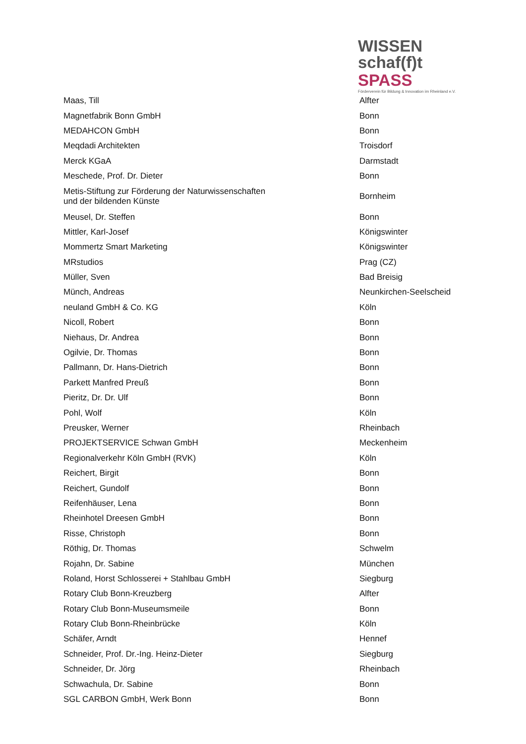WISSEN
schaf(f)t SPASS
Förderverein für Bildung & Innovation im Rheinland e.V.
| Maas, Till | Alfter |
| Magnetfabrik Bonn GmbH | Bonn |
| MEDAHCON GmbH | Bonn |
| Meqdadi Architekten | Troisdorf |
| Merck KGaA | Darmstadt |
| Meschede, Prof. Dr. Dieter | Bonn |
| Metis-Stiftung zur Förderung der Naturwissenschaften und der bildenden Künste | Bornheim |
| Meusel, Dr. Steffen | Bonn |
| Mittler, Karl-Josef | Königswinter |
| Mommertz Smart Marketing | Königswinter |
| MRstudios | Prag (CZ) |
| Müller, Sven | Bad Breisig |
| Münch, Andreas | Neunkirchen-Seelscheid |
| neuland GmbH & Co. KG | Köln |
| Nicoll, Robert | Bonn |
| Niehaus, Dr. Andrea | Bonn |
| Ogilvie, Dr. Thomas | Bonn |
| Pallmann, Dr. Hans-Dietrich | Bonn |
| Parkett Manfred Preuß | Bonn |
| Pieritz, Dr. Dr. Ulf | Bonn |
| Pohl, Wolf | Köln |
| Preusker, Werner | Rheinbach |
| PROJEKTSERVICE Schwan GmbH | Meckenheim |
| Regionalverkehr Köln GmbH (RVK) | Köln |
| Reichert, Birgit | Bonn |
| Reichert, Gundolf | Bonn |
| Reifenhäuser, Lena | Bonn |
| Rheinhotel Dreesen GmbH | Bonn |
| Risse, Christoph | Bonn |
| Röthig, Dr. Thomas | Schwelm |
| Rojahn, Dr. Sabine | München |
| Roland, Horst Schlosserei + Stahlbau GmbH | Siegburg |
| Rotary Club Bonn-Kreuzberg | Alfter |
| Rotary Club Bonn-Museumsmeile | Bonn |
| Rotary Club Bonn-Rheinbrücke | Köln |
| Schäfer, Arndt | Hennef |
| Schneider, Prof. Dr.-Ing. Heinz-Dieter | Siegburg |
| Schneider, Dr. Jörg | Rheinbach |
| Schwachula, Dr. Sabine | Bonn |
| SGL CARBON GmbH, Werk Bonn | Bonn |